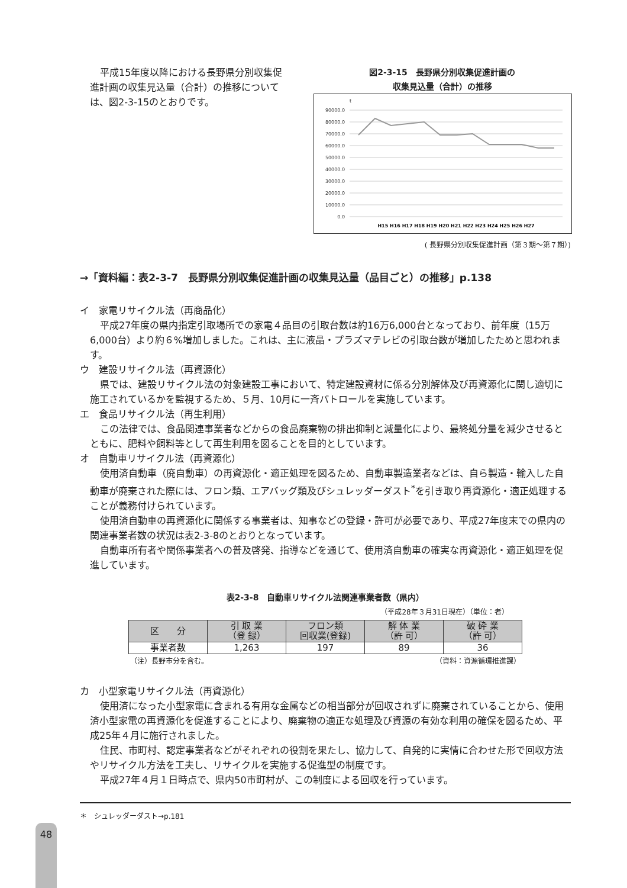平成15年度以降における長野県分別収集促進計画の収集見込量（合計）の推移については、図2-3-15のとおりです。
図2-3-15　長野県分別収集促進計画の
収集見込量（合計）の推移
t
90000.0
80000.0
70000.0
60000.0
50000.0
40000.0
30000.0
20000.0
10000.0
0.0
H15 H16 H17 H18 H19 H20 H21 H22 H23 H24 H25 H26 H27
( 長野県分別収集促進計画（第３期〜第７期）)
→「資料編：表2-3-7　長野県分別収集促進計画の収集見込量（品目ごと）の推移」p.138
イ　家電リサイクル法（再商品化）
平成27年度の県内指定引取場所での家電４品目の引取台数は約16万6,000台となっており、前年度（15万6,000台）より約６%増加しました。これは、主に液晶・プラズマテレビの引取台数が増加したためと思われます。
ウ　建設リサイクル法（再資源化）
県では、建設リサイクル法の対象建設工事において、特定建設資材に係る分別解体及び再資源化に関し適切に施工されているかを監視するため、５月、10月に一斉パトロールを実施しています。
エ　食品リサイクル法（再生利用）
この法律では、食品関連事業者などからの食品廃棄物の排出抑制と減量化により、最終処分量を減少させるとともに、肥料や飼料等として再生利用を図ることを目的としています。
オ　自動車リサイクル法（再資源化）
使用済自動車（廃自動車）の再資源化・適正処理を図るため、自動車製造業者などは、自ら製造・輸入した自動車が廃棄された際には、フロン類、エアバッグ類及びシュレッダーダスト<sup>*</sup>を引き取り再資源化・適正処理することが義務付けられています。
使用済自動車の再資源化に関係する事業者は、知事などの登録・許可が必要であり、平成27年度末での県内の関連事業者数の状況は表2-3-8のとおりとなっています。
自動車所有者や関係事業者への普及啓発、指導などを通じて、使用済自動車の確実な再資源化・適正処理を促進しています。
表2-3-8　自動車リサイクル法関連事業者数（県内）
（平成28年３月31日現在）（単位：者）
| 区 分 | 引 取 業 （登 録） | フロン類 回収業(登録) | 解 体 業 （許 可） | 破 砕 業 （許 可） |
| --- | --- | --- | --- | --- |
| 事業者数 | 1,263 | 197 | 89 | 36 |
（注）長野市分を含む。 （資料：資源循環推進課）
カ　小型家電リサイクル法（再資源化）
使用済になった小型家電に含まれる有用な金属などの相当部分が回収されずに廃棄されていることから、使用済小型家電の再資源化を促進することにより、廃棄物の適正な処理及び資源の有効な利用の確保を図るため、平成25年４月に施行されました。
住民、市町村、認定事業者などがそれぞれの役割を果たし、協力して、自発的に実情に合わせた形で回収方法やリサイクル方法を工夫し、リサイクルを実施する促進型の制度です。
平成27年４月１日時点で、県内50市町村が、この制度による回収を行っています。
＊　シュレッダーダスト→p.181
48